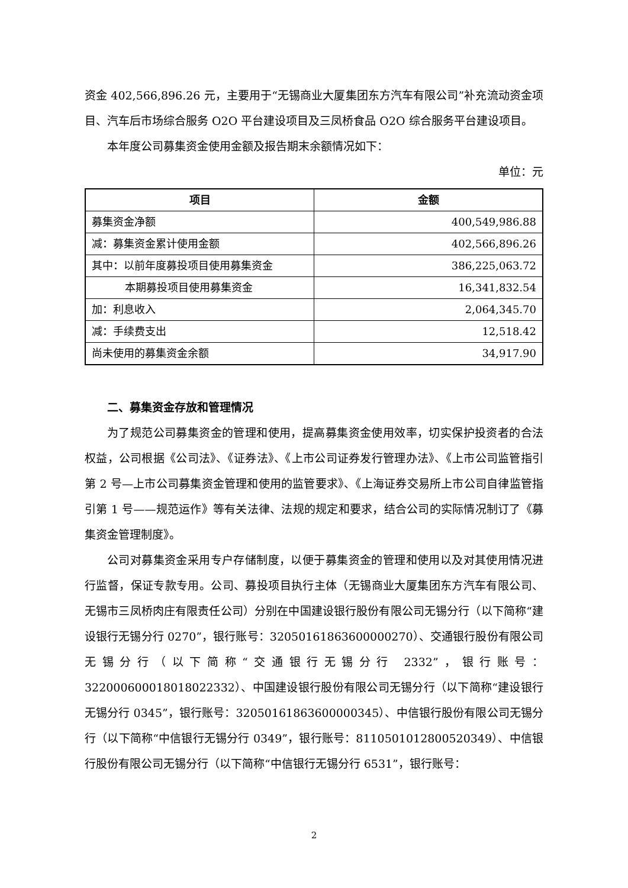资金 402,566,896.26 元，主要用于“无锡商业大厦集团东方汽车有限公司”补充流动资金项目、汽车后市场综合服务 O2O 平台建设项目及三凤桥食品 O2O 综合服务平台建设项目。
本年度公司募集资金使用金额及报告期末余额情况如下：
单位：元
| 项目 | 金额 |
| --- | --- |
| 募集资金净额 | 400,549,986.88 |
| 减：募集资金累计使用金额 | 402,566,896.26 |
| 其中：以前年度募投项目使用募集资金 | 386,225,063.72 |
| 本期募投项目使用募集资金 | 16,341,832.54 |
| 加：利息收入 | 2,064,345.70 |
| 减：手续费支出 | 12,518.42 |
| 尚未使用的募集资金余额 | 34,917.90 |
二、募集资金存放和管理情况
为了规范公司募集资金的管理和使用，提高募集资金使用效率，切实保护投资者的合法权益，公司根据《公司法》、《证券法》、《上市公司证券发行管理办法》、《上市公司监管指引第 2 号—上市公司募集资金管理和使用的监管要求》、《上海证券交易所上市公司自律监管指引第 1 号——规范运作》等有关法律、法规的规定和要求，结合公司的实际情况制订了《募集资金管理制度》。
公司对募集资金采用专户存储制度，以便于募集资金的管理和使用以及对其使用情况进行监督，保证专款专用。公司、募投项目执行主体（无锡商业大厦集团东方汽车有限公司、无锡市三凤桥肉庄有限责任公司）分别在中国建设银行股份有限公司无锡分行（以下简称“建设银行无锡分行 0270”，银行账号：32050161863600000270）、交通银行股份有限公司无锡分行（以下简称“交通银行无锡分行 2332”，银行账号：322000600018018022332）、中国建设银行股份有限公司无锡分行（以下简称“建设银行无锡分行 0345”，银行账号：32050161863600000345）、中信银行股份有限公司无锡分行（以下简称“中信银行无锡分行 0349”，银行账号：8110501012800520349）、中信银行股份有限公司无锡分行（以下简称“中信银行无锡分行 6531”，银行账号：
2